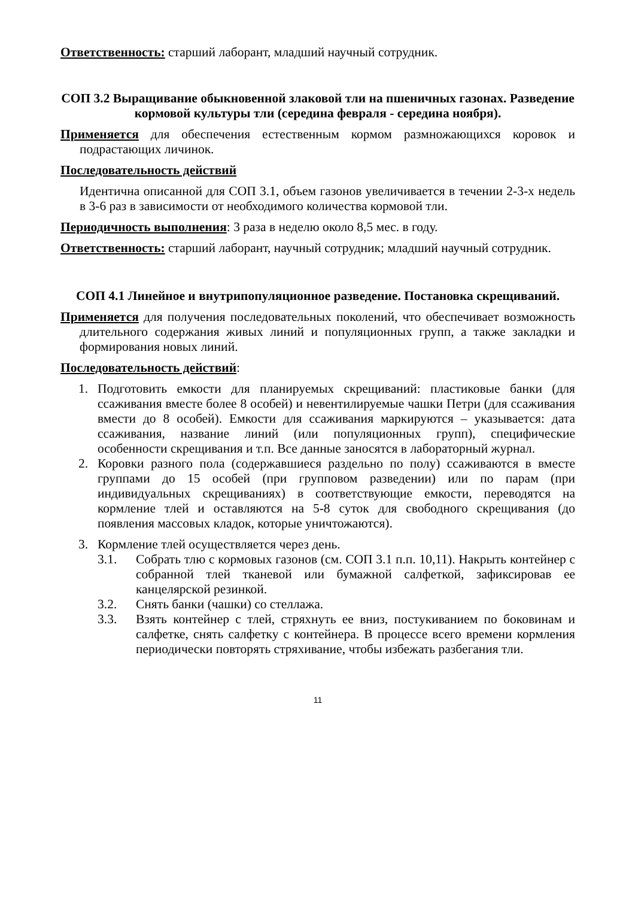Ответственность: старший лаборант, младший научный сотрудник.
СОП 3.2 Выращивание обыкновенной злаковой тли на пшеничных газонах. Разведение кормовой культуры тли (середина февраля - середина ноября).
Применяется для обеспечения естественным кормом размножающихся коровок и подрастающих личинок.
Последовательность действий
Идентична описанной для СОП 3.1, объем газонов увеличивается в течении 2-3-х недель в 3-6 раз в зависимости от необходимого количества кормовой тли.
Периодичность выполнения: 3 раза в неделю около 8,5 мес. в году.
Ответственность: старший лаборант, научный сотрудник; младший научный сотрудник.
СОП 4.1 Линейное и внутрипопуляционное разведение. Постановка скрещиваний.
Применяется для получения последовательных поколений, что обеспечивает возможность длительного содержания живых линий и популяционных групп, а также закладки и формирования новых линий.
Последовательность действий:
1. Подготовить емкости для планируемых скрещиваний: пластиковые банки (для ссаживания вместе более 8 особей) и невентилируемые чашки Петри (для ссаживания вмести до 8 особей). Емкости для ссаживания маркируются – указывается: дата ссаживания, название линий (или популяционных групп), специфические особенности скрещивания и т.п. Все данные заносятся в лабораторный журнал.
2. Коровки разного пола (содержавшиеся раздельно по полу) ссаживаются в вместе группами до 15 особей (при групповом разведении) или по парам (при индивидуальных скрещиваниях) в соответствующие емкости, переводятся на кормление тлей и оставляются на 5-8 суток для свободного скрещивания (до появления массовых кладок, которые уничтожаются).
3. Кормление тлей осуществляется через день.
3.1. Собрать тлю с кормовых газонов (см. СОП 3.1 п.п. 10,11). Накрыть контейнер с собранной тлей тканевой или бумажной салфеткой, зафиксировав ее канцелярской резинкой.
3.2. Снять банки (чашки) со стеллажа.
3.3. Взять контейнер с тлей, стряхнуть ее вниз, постукиванием по боковинам и салфетке, снять салфетку с контейнера. В процессе всего времени кормления периодически повторять стряхивание, чтобы избежать разбегания тли.
11